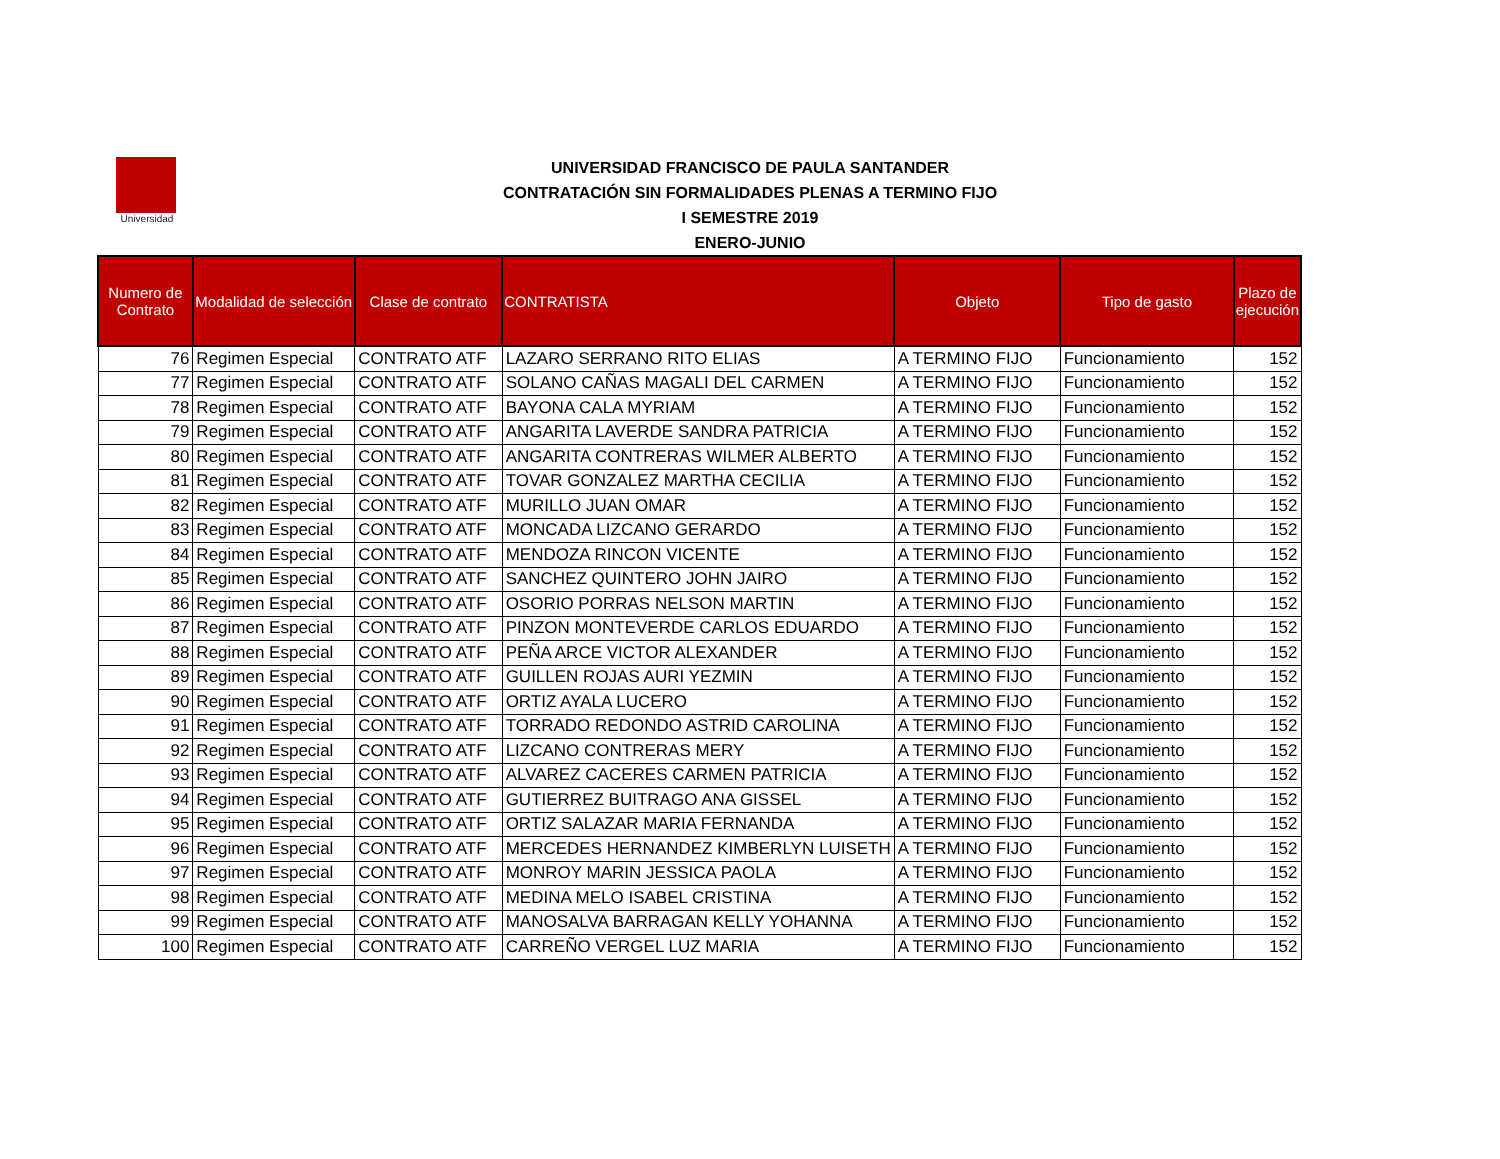Universidad
UNIVERSIDAD FRANCISCO DE PAULA SANTANDER
CONTRATACIÓN SIN FORMALIDADES PLENAS A TERMINO FIJO
I SEMESTRE 2019
ENERO-JUNIO
| Numero de Contrato | Modalidad de selección | Clase de contrato | CONTRATISTA | Objeto | Tipo de gasto | Plazo de ejecución |
| --- | --- | --- | --- | --- | --- | --- |
| 76 | Regimen Especial | CONTRATO ATF | LAZARO SERRANO RITO ELIAS | A TERMINO FIJO | Funcionamiento | 152 |
| 77 | Regimen Especial | CONTRATO ATF | SOLANO CAÑAS MAGALI DEL CARMEN | A TERMINO FIJO | Funcionamiento | 152 |
| 78 | Regimen Especial | CONTRATO ATF | BAYONA CALA MYRIAM | A TERMINO FIJO | Funcionamiento | 152 |
| 79 | Regimen Especial | CONTRATO ATF | ANGARITA LAVERDE SANDRA PATRICIA | A TERMINO FIJO | Funcionamiento | 152 |
| 80 | Regimen Especial | CONTRATO ATF | ANGARITA CONTRERAS WILMER ALBERTO | A TERMINO FIJO | Funcionamiento | 152 |
| 81 | Regimen Especial | CONTRATO ATF | TOVAR GONZALEZ MARTHA CECILIA | A TERMINO FIJO | Funcionamiento | 152 |
| 82 | Regimen Especial | CONTRATO ATF | MURILLO JUAN OMAR | A TERMINO FIJO | Funcionamiento | 152 |
| 83 | Regimen Especial | CONTRATO ATF | MONCADA LIZCANO GERARDO | A TERMINO FIJO | Funcionamiento | 152 |
| 84 | Regimen Especial | CONTRATO ATF | MENDOZA RINCON VICENTE | A TERMINO FIJO | Funcionamiento | 152 |
| 85 | Regimen Especial | CONTRATO ATF | SANCHEZ QUINTERO JOHN JAIRO | A TERMINO FIJO | Funcionamiento | 152 |
| 86 | Regimen Especial | CONTRATO ATF | OSORIO PORRAS NELSON MARTIN | A TERMINO FIJO | Funcionamiento | 152 |
| 87 | Regimen Especial | CONTRATO ATF | PINZON MONTEVERDE CARLOS EDUARDO | A TERMINO FIJO | Funcionamiento | 152 |
| 88 | Regimen Especial | CONTRATO ATF | PEÑA ARCE VICTOR ALEXANDER | A TERMINO FIJO | Funcionamiento | 152 |
| 89 | Regimen Especial | CONTRATO ATF | GUILLEN ROJAS AURI YEZMIN | A TERMINO FIJO | Funcionamiento | 152 |
| 90 | Regimen Especial | CONTRATO ATF | ORTIZ AYALA LUCERO | A TERMINO FIJO | Funcionamiento | 152 |
| 91 | Regimen Especial | CONTRATO ATF | TORRADO REDONDO ASTRID CAROLINA | A TERMINO FIJO | Funcionamiento | 152 |
| 92 | Regimen Especial | CONTRATO ATF | LIZCANO CONTRERAS MERY | A TERMINO FIJO | Funcionamiento | 152 |
| 93 | Regimen Especial | CONTRATO ATF | ALVAREZ CACERES CARMEN PATRICIA | A TERMINO FIJO | Funcionamiento | 152 |
| 94 | Regimen Especial | CONTRATO ATF | GUTIERREZ BUITRAGO ANA GISSEL | A TERMINO FIJO | Funcionamiento | 152 |
| 95 | Regimen Especial | CONTRATO ATF | ORTIZ SALAZAR MARIA FERNANDA | A TERMINO FIJO | Funcionamiento | 152 |
| 96 | Regimen Especial | CONTRATO ATF | MERCEDES HERNANDEZ KIMBERLYN LUISETH | A TERMINO FIJO | Funcionamiento | 152 |
| 97 | Regimen Especial | CONTRATO ATF | MONROY MARIN JESSICA PAOLA | A TERMINO FIJO | Funcionamiento | 152 |
| 98 | Regimen Especial | CONTRATO ATF | MEDINA MELO ISABEL CRISTINA | A TERMINO FIJO | Funcionamiento | 152 |
| 99 | Regimen Especial | CONTRATO ATF | MANOSALVA BARRAGAN KELLY YOHANNA | A TERMINO FIJO | Funcionamiento | 152 |
| 100 | Regimen Especial | CONTRATO ATF | CARREÑO VERGEL LUZ MARIA | A TERMINO FIJO | Funcionamiento | 152 |